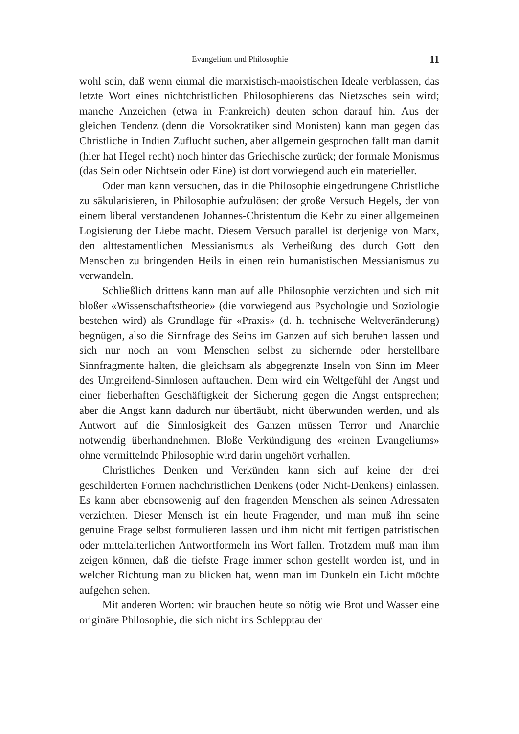Evangelium und Philosophie 11
wohl sein, daß wenn einmal die marxistisch-maoistischen Ideale verblassen, das letzte Wort eines nichtchristlichen Philosophierens das Nietzsches sein wird; manche Anzeichen (etwa in Frankreich) deuten schon darauf hin. Aus der gleichen Tendenz (denn die Vorsokratiker sind Monisten) kann man gegen das Christliche in Indien Zuflucht suchen, aber allgemein gesprochen fällt man damit (hier hat Hegel recht) noch hinter das Griechische zurück; der formale Monismus (das Sein oder Nichtsein oder Eine) ist dort vorwiegend auch ein materieller.
Oder man kann versuchen, das in die Philosophie eingedrungene Christliche zu säkularisieren, in Philosophie aufzulösen: der große Versuch Hegels, der von einem liberal verstandenen Johannes-Christentum die Kehr zu einer allgemeinen Logisierung der Liebe macht. Diesem Versuch parallel ist derjenige von Marx, den alttestamentlichen Messianismus als Verheißung des durch Gott den Menschen zu bringenden Heils in einen rein humanistischen Messianismus zu verwandeln.
Schließlich drittens kann man auf alle Philosophie verzichten und sich mit bloßer «Wissenschaftstheorie» (die vorwiegend aus Psychologie und Soziologie bestehen wird) als Grundlage für «Praxis» (d. h. technische Weltveränderung) begnügen, also die Sinnfrage des Seins im Ganzen auf sich beruhen lassen und sich nur noch an vom Menschen selbst zu sichernde oder herstellbare Sinnfragmente halten, die gleichsam als abgegrenzte Inseln von Sinn im Meer des Umgreifend-Sinnlosen auftauchen. Dem wird ein Weltgefühl der Angst und einer fieberhaften Geschäftigkeit der Sicherung gegen die Angst entsprechen; aber die Angst kann dadurch nur übertäubt, nicht überwunden werden, und als Antwort auf die Sinnlosigkeit des Ganzen müssen Terror und Anarchie notwendig überhandnehmen. Bloße Verkündigung des «reinen Evangeliums» ohne vermittelnde Philosophie wird darin ungehört verhallen.
Christliches Denken und Verkünden kann sich auf keine der drei geschilderten Formen nachchristlichen Denkens (oder Nicht-Denkens) einlassen. Es kann aber ebensowenig auf den fragenden Menschen als seinen Adressaten verzichten. Dieser Mensch ist ein heute Fragender, und man muß ihn seine genuine Frage selbst formulieren lassen und ihm nicht mit fertigen patristischen oder mittelalterlichen Antwortformeln ins Wort fallen. Trotzdem muß man ihm zeigen können, daß die tiefste Frage immer schon gestellt worden ist, und in welcher Richtung man zu blicken hat, wenn man im Dunkeln ein Licht möchte aufgehen sehen.
Mit anderen Worten: wir brauchen heute so nötig wie Brot und Wasser eine originäre Philosophie, die sich nicht ins Schlepptau der